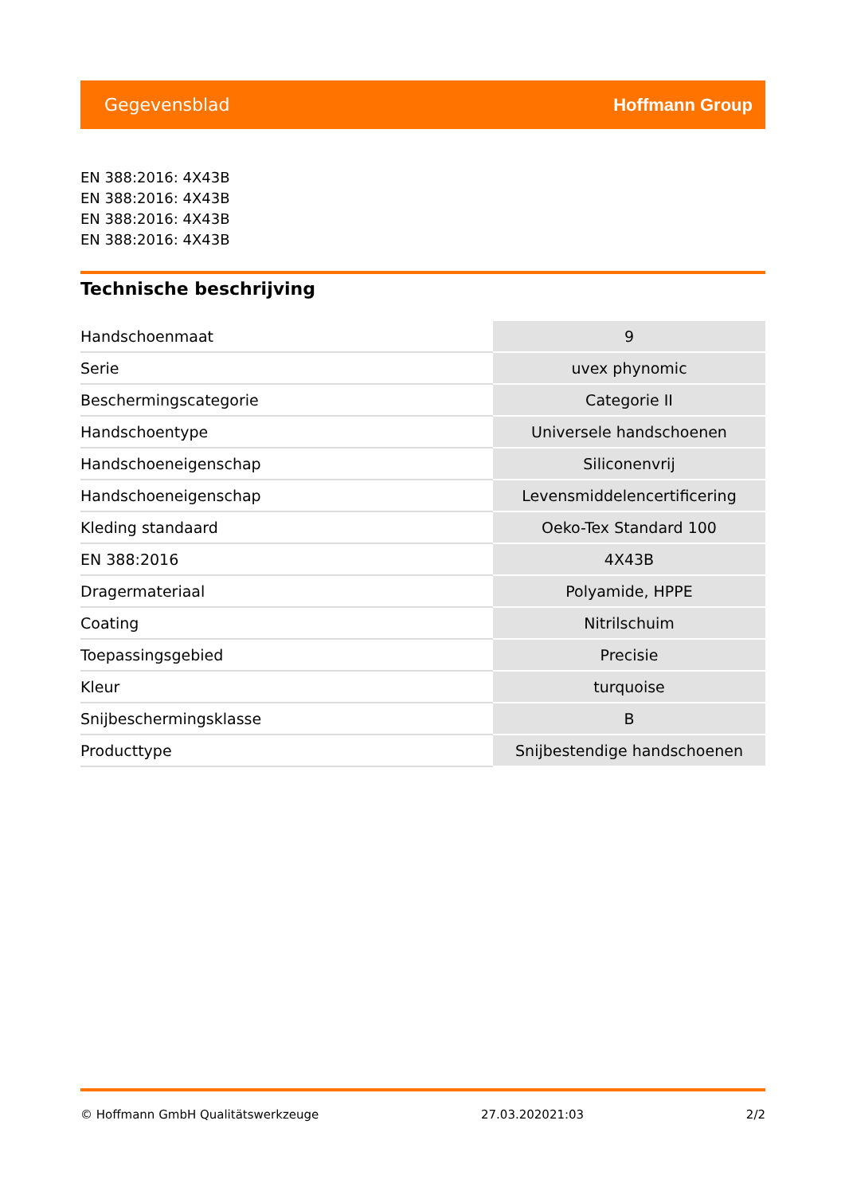Gegevensblad Hoffmann Group
EN 388:2016: 4X43B
EN 388:2016: 4X43B
EN 388:2016: 4X43B
EN 388:2016: 4X43B
Technische beschrijving
| Handschoenmaat | 9 |
| Serie | uvex phynomic |
| Beschermingscategorie | Categorie II |
| Handschoentype | Universele handschoenen |
| Handschoeneigenschap | Siliconenvrij |
| Handschoeneigenschap | Levensmiddelencertificering |
| Kleding standaard | Oeko-Tex Standard 100 |
| EN 388:2016 | 4X43B |
| Dragermateriaal | Polyamide, HPPE |
| Coating | Nitrilschuim |
| Toepassingsgebied | Precisie |
| Kleur | turquoise |
| Snijbeschermingsklasse | B |
| Producttype | Snijbestendige handschoenen |
© Hoffmann GmbH Qualitätswerkzeuge 27.03.202021:03 2/2